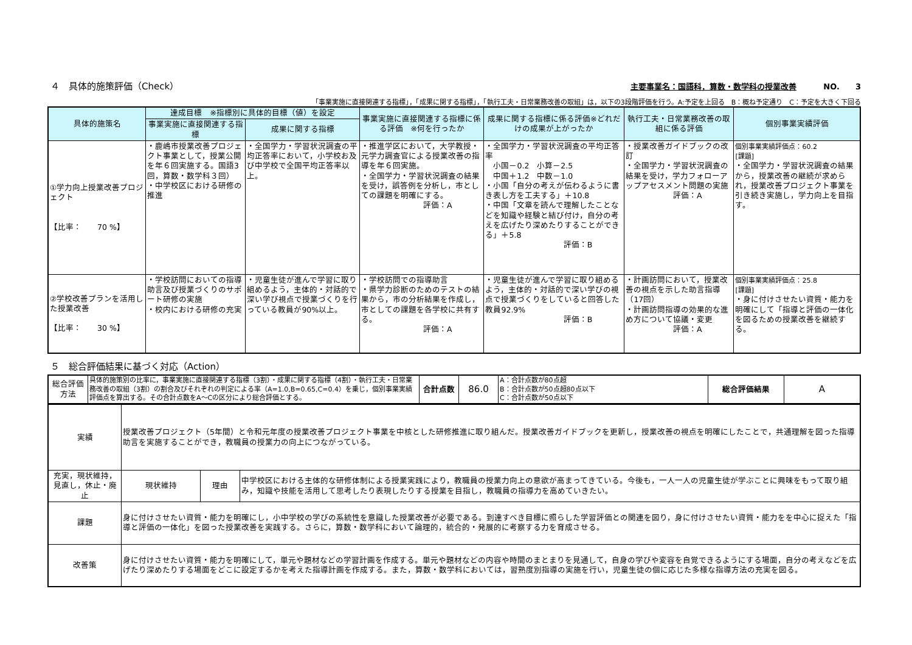４　具体的施策評価（Check）
主要事業名：国語科，算数・数学科の授業改善 NO.　　3
「事業実施に直接関連する指標」，「成果に関する指標」，「執行工夫・日常業務改善の取組」は，以下の3段階評価を行う。A:予定を上回る　B：概ね予定通り　C：予定を大きく下回る
| 具体的施策名 | 達成目標 ※指標別に具体的目標（値）を設定 | | 事業実施に直接関連する指標に係る評価 ※何を行ったか | 成果に関する指標に係る評価※どれだけの成果が上がったか | 執行工夫・日常業務改善の取組に係る評価 | 個別事業実績評価 |
| --- | --- | --- | --- | --- | --- | --- |
| | 事業実施に直接関連する指標 | 成果に関する指標 | | | | |
| ①学力向上授業改善プロジェクト 【比率： 70 %】 | ・鹿嶋市授業改善プロジェクト事業として，授業公開を年６回実施する。国語3回，算数・数学科３回） ・中学校区における研修の推進 | ・全国学力・学習状況調査の平均正答率において，小学校お及び中学校で全国平均正答率以上。 | ・推進学区において，大学教授・元学力調査官による授業改善の指導を年６回実施。 ・全国学力・学習状況調査の結果を受け，誤答例を分析し，市としての課題を明確にする。 評価：A | ・全国学力・学習状況調査の平均正答率 小国－0.2 小算－2.5 中国＋1.2 中数－1.0 ・小国「自分の考えが伝わるように書き表し方を工夫する」＋10.8 ・中国「文章を読んで理解したことなどを知識や経験と結び付け，自分の考えを広げたり深めたりすることができる」＋5.8 評価：B | ・授業改善ガイドブックの改訂 ・全国学力・学習状況調査の結果を受け，学力フォローアップアセスメント問題の実施 評価：A | 個別事業実績評価点：60.2 [課題] ・全国学力・学習状況調査の結果から，授業改善の継続が求められ，授業改善プロジェクト事業を引き続き実施し，学力向上を目指す。 |
| ②学校改善プランを活用した授業改善 【比率： 30 %】 | ・学校訪問においての指導助言及び授業づくりのサポート研修の実施 ・校内における研修の充実 | ・児童生徒が進んで学習に取り組めるよう，主体的・対話的で深い学び視点で授業づくりを行っている教員が90%以上。 | ・学校訪問での指導助言 ・県学力診断のためのテストの結果から，市の分析結果を作成し，市としての課題を各学校に共有する。 評価：A | ・児童生徒が進んで学習に取り組めるよう，主体的・対話的で深い学びの視点で授業づくりをしていると回答した教員92.9% 評価：B | ・計画訪問において，授業改善の視点を示した助言指導（17回） ・計画訪問指導の効果的な進め方について協議・変更 評価：A | 個別事業実績評価点：25.8 [課題] ・身に付けさせたい資質・能力を明確にして「指導と評価の一体化を図るための授業改善を継続する。 |
５　総合評価結果に基づく対応（Action）
| 総合評価方法 | 具体的施策別の比率に，事業実施に直接関連する指標（3割）・成果に関する指標（4割）・執行工夫・日常業務改善の取組（3割）の割合及びそれぞれの判定による率（A=1.0,B=0.65,C=0.4）を乗じ，個別事業実績評価点を算出する。その合計点数をA～Cの区分により総合評価とする。 | 合計点数 | 86.0 | A：合計点数が80点超 B：合計点数が50点超80点以下 C：合計点数が50点以下 | 総合評価結果 | A |
| 実績 | 授業改善プロジェクト（5年間）と令和元年度の授業改善プロジェクト事業を中核とした研修推進に取り組んだ。授業改善ガイドブックを更新し，授業改善の視点を明確にしたことで，共通理解を図った指導助言を実施することができ，教職員の授業力の向上につながっている。 | | |
| 充実，現状維持，見直し，休止・廃止 | 現状維持 | 理由 | 中学校区における主体的な研修体制による授業実践により，教職員の授業力向上の意欲が高まってきている。今後も，一人一人の児童生徒が学ぶことに興味をもって取り組み，知識や技能を活用して思考したり表現したりする授業を目指し，教職員の指導力を高めていきたい。 |
| 課題 | 身に付けさせたい資質・能力を明確にし，小中学校の学びの系統性を意識した授業改善が必要である。到達すべき目標に照らした学習評価との関連を図り，身に付けさせたい資質・能力をを中心に捉えた「指導と評価の一体化」を図った授業改善を実践する。さらに，算数・数学科において論理的，統合的・発展的に考察する力を育成させる。 | | |
| 改善策 | 身に付けさせたい資質・能力を明確にして，単元や題材などの学習計画を作成する。単元や題材などの内容や時間のまとまりを見通して，自身の学びや変容を自覚できるようにする場面，自分の考えなどを広げたり深めたりする場面をどこに設定するかを考えた指導計画を作成する。また，算数・数学科においては，習熟度別指導の実施を行い，児童生徒の個に応じた多様な指導方法の充実を図る。 | | |